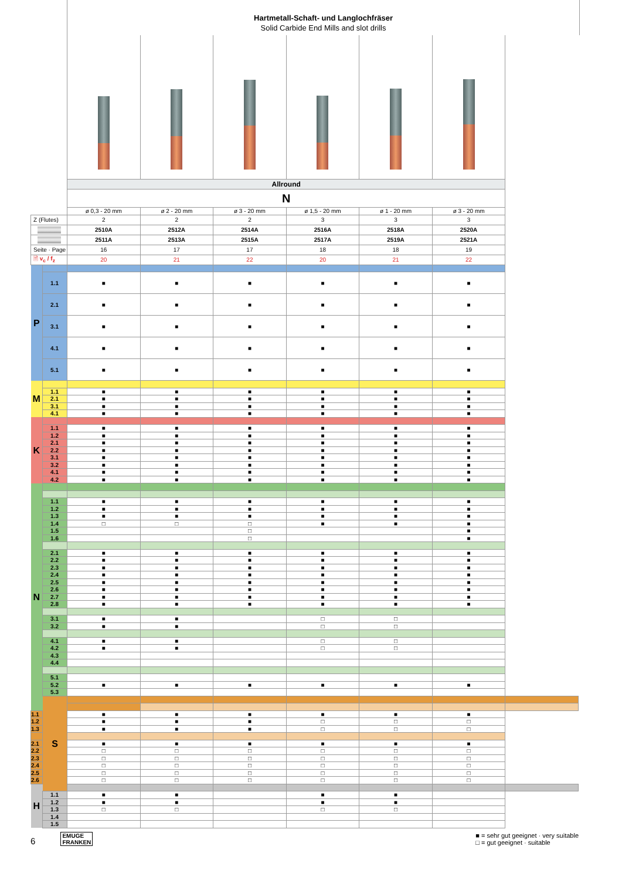Hartmetall-Schaft- und Langlochfräser
Solid Carbide End Mills and slot drills
| | | Allround | | | | | | |
| | | N | | | | | | |
| | | ø 0,3 - 20 mm | ø 2 - 20 mm | ø 3 - 20 mm | ø 1,5 - 20 mm | ø 1 - 20 mm | ø 3 - 20 mm | |
| Z (Flutes) | | 2 | 2 | 2 | 3 | 3 | 3 | |
| | | 2510A | 2512A | 2514A | 2516A | 2518A | 2520A | |
| | | 2511A | 2513A | 2515A | 2517A | 2519A | 2521A | |
| Seite · Page | | 16 | 17 | 17 | 18 | 18 | 19 | |
| 🗎 v<sub>c</sub> / f<sub>z</sub> | | 20 | 21 | 22 | 20 | 21 | 22 | |
| P | | | | | | | | |
| | 1.1 | ■ | ■ | ■ | ■ | ■ | ■ | |
| | 2.1 | ■ | ■ | ■ | ■ | ■ | ■ | |
| | 3.1 | ■ | ■ | ■ | ■ | ■ | ■ | |
| | 4.1 | ■ | ■ | ■ | ■ | ■ | ■ | |
| | 5.1 | ■ | ■ | ■ | ■ | ■ | ■ | |
| M | | | | | | | | |
| | 1.1 | ■ | ■ | ■ | ■ | ■ | ■ | |
| | 2.1 | ■ | ■ | ■ | ■ | ■ | ■ | |
| | 3.1 | ■ | ■ | ■ | ■ | ■ | ■ | |
| | 4.1 | ■ | ■ | ■ | ■ | ■ | ■ | |
| K | | | | | | | | |
| | 1.1 | ■ | ■ | ■ | ■ | ■ | ■ | |
| | 1.2 | ■ | ■ | ■ | ■ | ■ | ■ | |
| | 2.1 | ■ | ■ | ■ | ■ | ■ | ■ | |
| | 2.2 | ■ | ■ | ■ | ■ | ■ | ■ | |
| | 3.1 | ■ | ■ | ■ | ■ | ■ | ■ | |
| | 3.2 | ■ | ■ | ■ | ■ | ■ | ■ | |
| | 4.1 | ■ | ■ | ■ | ■ | ■ | ■ | |
| | 4.2 | ■ | ■ | ■ | ■ | ■ | ■ | |
| N | | | | | | | | |
| | 1.1 | ■ | ■ | ■ | ■ | ■ | ■ | |
| | 1.2 | ■ | ■ | ■ | ■ | ■ | ■ | |
| | 1.3 | ■ | ■ | ■ | ■ | ■ | ■ | |
| | 1.4 | □ | □ | □ | ■ | ■ | ■ | |
| | 1.5 | | | □ | | | ■ | |
| | 1.6 | | | □ | | | ■ | |
| | 2.1 | ■ | ■ | ■ | ■ | ■ | ■ | |
| | 2.2 | ■ | ■ | ■ | ■ | ■ | ■ | |
| | 2.3 | ■ | ■ | ■ | ■ | ■ | ■ | |
| | 2.4 | ■ | ■ | ■ | ■ | ■ | ■ | |
| | 2.5 | ■ | ■ | ■ | ■ | ■ | ■ | |
| | 2.6 | ■ | ■ | ■ | ■ | ■ | ■ | |
| | 2.7 | ■ | ■ | ■ | ■ | ■ | ■ | |
| | 2.8 | ■ | ■ | ■ | ■ | ■ | ■ | |
| | 3.1 | ■ | ■ | | □ | □ | | |
| | 3.2 | ■ | ■ | | □ | □ | | |
| | 4.1 | ■ | ■ | | □ | □ | | |
| | 4.2 | ■ | ■ | | □ | □ | | |
| | 4.3 | | | | | | | |
| | 4.4 | | | | | | | |
| | 5.1 | | | | | | | |
| | 5.2 | ■ | ■ | ■ | ■ | ■ | ■ | |
| | 5.3 | | | | | | | |
| | S | | | | | | | |
| 1.1 | | ■ | ■ | ■ | ■ | ■ | ■ | |
| 1.2 | | ■ | ■ | ■ | □ | □ | □ | |
| 1.3 | | ■ | ■ | ■ | □ | □ | □ | |
| 2.1 | | ■ | ■ | ■ | ■ | ■ | ■ | |
| 2.2 | | □ | □ | □ | □ | □ | □ | |
| 2.3 | | □ | □ | □ | □ | □ | □ | |
| 2.4 | | □ | □ | □ | □ | □ | □ | |
| 2.5 | | □ | □ | □ | □ | □ | □ | |
| 2.6 | | □ | □ | □ | □ | □ | □ | |
| H | | | | | | | | |
| | 1.1 | ■ | ■ | | ■ | ■ | | |
| | 1.2 | ■ | ■ | | ■ | ■ | | |
| | 1.3 | □ | □ | | □ | □ | | |
| | 1.4 | | | | | | | |
| | 1.5 | | | | | | | |
6 EMUGE
FRANKEN
■ = sehr gut geeignet · very suitable
□ = gut geeignet · suitable